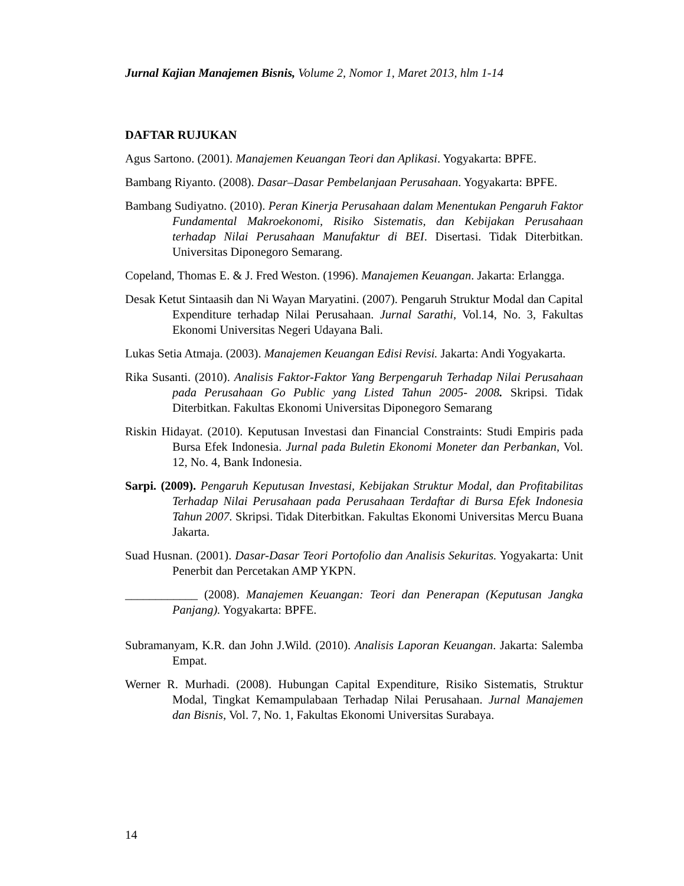Jurnal Kajian Manajemen Bisnis, Volume 2, Nomor 1, Maret 2013, hlm 1-14
DAFTAR RUJUKAN
Agus Sartono. (2001). Manajemen Keuangan Teori dan Aplikasi. Yogyakarta: BPFE.
Bambang Riyanto. (2008). Dasar–Dasar Pembelanjaan Perusahaan. Yogyakarta: BPFE.
Bambang Sudiyatno. (2010). Peran Kinerja Perusahaan dalam Menentukan Pengaruh Faktor Fundamental Makroekonomi, Risiko Sistematis, dan Kebijakan Perusahaan terhadap Nilai Perusahaan Manufaktur di BEI. Disertasi. Tidak Diterbitkan. Universitas Diponegoro Semarang.
Copeland, Thomas E. & J. Fred Weston. (1996). Manajemen Keuangan. Jakarta: Erlangga.
Desak Ketut Sintaasih dan Ni Wayan Maryatini. (2007). Pengaruh Struktur Modal dan Capital Expenditure terhadap Nilai Perusahaan. Jurnal Sarathi, Vol.14, No. 3, Fakultas Ekonomi Universitas Negeri Udayana Bali.
Lukas Setia Atmaja. (2003). Manajemen Keuangan Edisi Revisi. Jakarta: Andi Yogyakarta.
Rika Susanti. (2010). Analisis Faktor-Faktor Yang Berpengaruh Terhadap Nilai Perusahaan pada Perusahaan Go Public yang Listed Tahun 2005- 2008. Skripsi. Tidak Diterbitkan. Fakultas Ekonomi Universitas Diponegoro Semarang
Riskin Hidayat. (2010). Keputusan Investasi dan Financial Constraints: Studi Empiris pada Bursa Efek Indonesia. Jurnal pada Buletin Ekonomi Moneter dan Perbankan, Vol. 12, No. 4, Bank Indonesia.
Sarpi. (2009). Pengaruh Keputusan Investasi, Kebijakan Struktur Modal, dan Profitabilitas Terhadap Nilai Perusahaan pada Perusahaan Terdaftar di Bursa Efek Indonesia Tahun 2007. Skripsi. Tidak Diterbitkan. Fakultas Ekonomi Universitas Mercu Buana Jakarta.
Suad Husnan. (2001). Dasar-Dasar Teori Portofolio dan Analisis Sekuritas. Yogyakarta: Unit Penerbit dan Percetakan AMP YKPN.
____________ (2008). Manajemen Keuangan: Teori dan Penerapan (Keputusan Jangka Panjang). Yogyakarta: BPFE.
Subramanyam, K.R. dan John J.Wild. (2010). Analisis Laporan Keuangan. Jakarta: Salemba Empat.
Werner R. Murhadi. (2008). Hubungan Capital Expenditure, Risiko Sistematis, Struktur Modal, Tingkat Kemampulabaan Terhadap Nilai Perusahaan. Jurnal Manajemen dan Bisnis, Vol. 7, No. 1, Fakultas Ekonomi Universitas Surabaya.
14